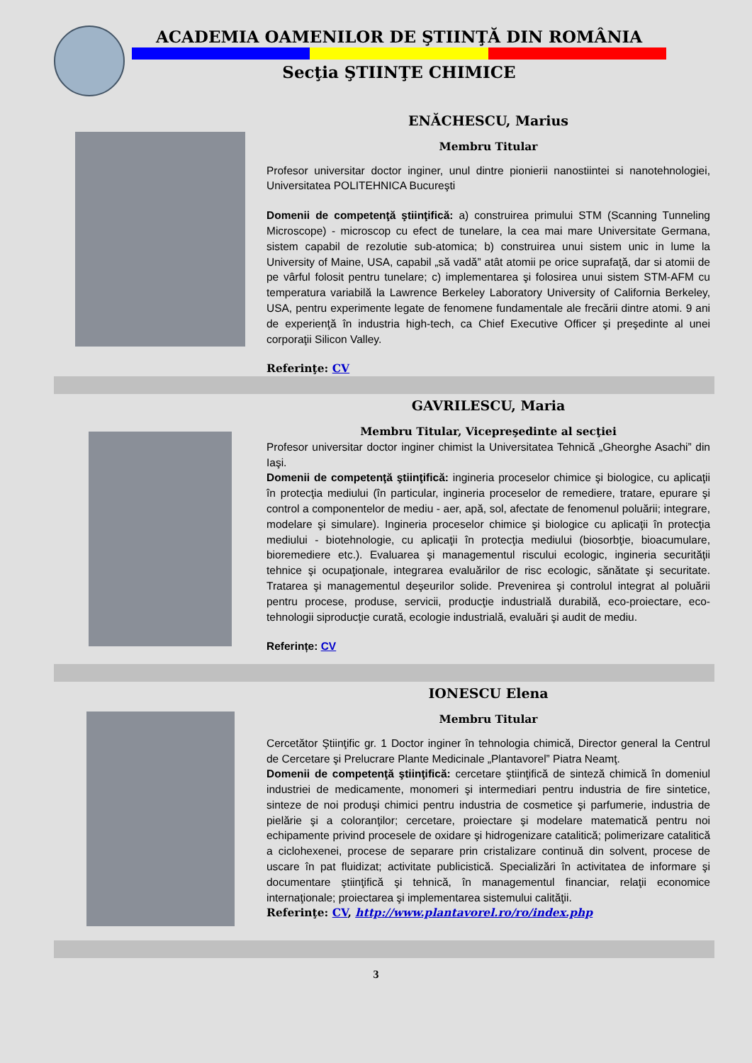ACADEMIA OAMENILOR DE ŞTIINŢĂ DIN ROMÂNIA
Secţia ŞTIINŢE CHIMICE
ENĂCHESCU, Marius
Membru Titular
Profesor universitar doctor inginer, unul dintre pionierii nanostiintei si nanotehnologiei, Universitatea POLITEHNICA Bucureşti
Domenii de competenţă ştiinţifică: a) construirea primului STM (Scanning Tunneling Microscope) - microscop cu efect de tunelare, la cea mai mare Universitate Germana, sistem capabil de rezolutie sub-atomica; b) construirea unui sistem unic in lume la University of Maine, USA, capabil „să vadă” atât atomii pe orice suprafaţă, dar si atomii de pe vârful folosit pentru tunelare; c) implementarea şi folosirea unui sistem STM-AFM cu temperatura variabilă la Lawrence Berkeley Laboratory University of California Berkeley, USA, pentru experimente legate de fenomene fundamentale ale frecării dintre atomi. 9 ani de experienţă în industria high-tech, ca Chief Executive Officer şi preşedinte al unei corporaţii Silicon Valley.
Referinţe: CV
GAVRILESCU, Maria
Membru Titular, Vicepreşedinte al secţiei
Profesor universitar doctor inginer chimist la Universitatea Tehnică „Gheorghe Asachi” din Iaşi.
Domenii de competenţă ştiinţifică: ingineria proceselor chimice şi biologice, cu aplicaţii în protecţia mediului (în particular, ingineria proceselor de remediere, tratare, epurare şi control a componentelor de mediu - aer, apă, sol, afectate de fenomenul poluării; integrare, modelare şi simulare). Ingineria proceselor chimice şi biologice cu aplicaţii în protecţia mediului - biotehnologie, cu aplicaţii în protecţia mediului (biosorbţie, bioacumulare, bioremediere etc.). Evaluarea şi managementul riscului ecologic, ingineria securităţii tehnice şi ocupaţionale, integrarea evaluărilor de risc ecologic, sănătate şi securitate. Tratarea şi managementul deşeurilor solide. Prevenirea şi controlul integrat al poluării pentru procese, produse, servicii, producţie industrială durabilă, eco-proiectare, eco-tehnologii siproducţie curată, ecologie industrială, evaluări şi audit de mediu.
Referințe: CV
IONESCU Elena
Membru Titular
Cercetător Ştiinţific gr. 1 Doctor inginer în tehnologia chimică, Director general la Centrul de Cercetare şi Prelucrare Plante Medicinale „Plantavorel” Piatra Neamţ.
Domenii de competenţă ştiinţifică: cercetare ştiinţifică de sinteză chimică în domeniul industriei de medicamente, monomeri şi intermediari pentru industria de fire sintetice, sinteze de noi produşi chimici pentru industria de cosmetice şi parfumerie, industria de pielărie şi a coloranţilor; cercetare, proiectare şi modelare matematică pentru noi echipamente privind procesele de oxidare şi hidrogenizare catalitică; polimerizare catalitică a ciclohexenei, procese de separare prin cristalizare continuă din solvent, procese de uscare în pat fluidizat; activitate publicistică. Specializări în activitatea de informare şi documentare ştiinţifică şi tehnică, în managementul financiar, relaţii economice internaţionale; proiectarea şi implementarea sistemului calităţii.
Referinţe: CV, http://www.plantavorel.ro/ro/index.php
3